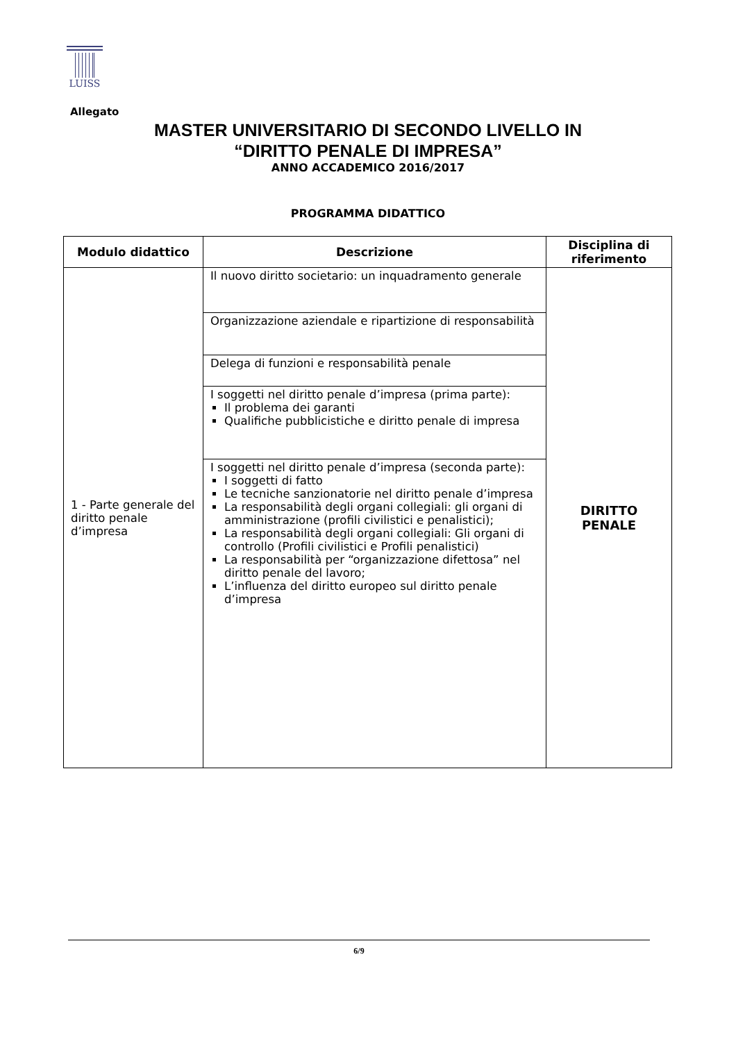LUISS
Allegato
MASTER UNIVERSITARIO DI SECONDO LIVELLO IN
“DIRITTO PENALE DI IMPRESA”
ANNO ACCADEMICO 2016/2017
PROGRAMMA DIDATTICO
| Modulo didattico | Descrizione | Disciplina di riferimento |
| --- | --- | --- |
| 1 - Parte generale del diritto penale d’impresa | Il nuovo diritto societario: un inquadramento generale | DIRITTO PENALE |
| | Organizzazione aziendale e ripartizione di responsabilità | |
| | Delega di funzioni e responsabilità penale | |
| | I soggetti nel diritto penale d’impresa (prima parte): Il problema dei garanti Qualifiche pubblicistiche e diritto penale di impresa | |
| | I soggetti nel diritto penale d’impresa (seconda parte): I soggetti di fatto Le tecniche sanzionatorie nel diritto penale d’impresa La responsabilità degli organi collegiali: gli organi di amministrazione (profili civilistici e penalistici); La responsabilità degli organi collegiali: Gli organi di controllo (Profili civilistici e Profili penalistici) La responsabilità per “organizzazione difettosa” nel diritto penale del lavoro; L’influenza del diritto europeo sul diritto penale d’impresa | |
6/9